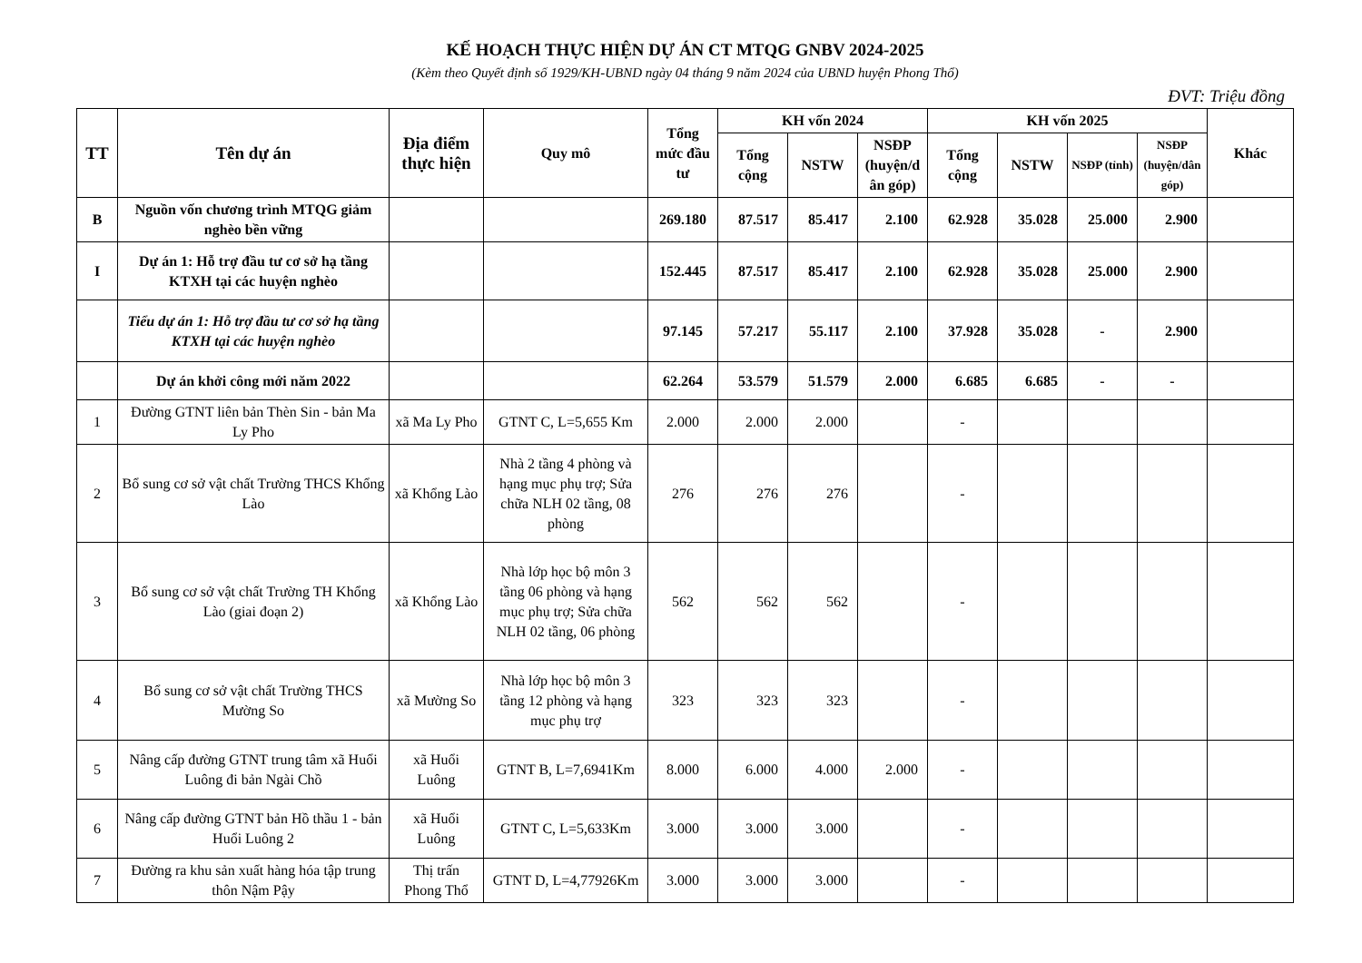KẾ HOẠCH THỰC HIỆN DỰ ÁN CT MTQG GNBV 2024-2025
(Kèm theo Quyết định số 1929/KH-UBND ngày 04 tháng 9 năm 2024 của UBND huyện Phong Thổ)
ĐVT: Triệu đồng
| TT | Tên dự án | Địa điểm thực hiện | Quy mô | Tổng mức đầu tư | KH vốn 2024 | | | KH vốn 2025 | | | | Khác |
| --- | --- | --- | --- | --- | --- | --- | --- | --- | --- | --- | --- | --- |
| | | | | | Tổng cộng | NSTW | NSĐP (huyện/d ân góp) | Tổng cộng | NSTW | NSĐP (tỉnh) | NSĐP (huyện/dân góp) | |
| B | Nguồn vốn chương trình MTQG giảm nghèo bền vững | | | 269.180 | 87.517 | 85.417 | 2.100 | 62.928 | 35.028 | 25.000 | 2.900 | |
| I | Dự án 1: Hỗ trợ đầu tư cơ sở hạ tầng KTXH tại các huyện nghèo | | | 152.445 | 87.517 | 85.417 | 2.100 | 62.928 | 35.028 | 25.000 | 2.900 | |
| | Tiểu dự án 1: Hỗ trợ đầu tư cơ sở hạ tầng KTXH tại các huyện nghèo | | | 97.145 | 57.217 | 55.117 | 2.100 | 37.928 | 35.028 | - | 2.900 | |
| | Dự án khởi công mới năm 2022 | | | 62.264 | 53.579 | 51.579 | 2.000 | 6.685 | 6.685 | - | - | |
| 1 | Đường GTNT liên bản Thèn Sin - bản Ma Ly Pho | xã Ma Ly Pho | GTNT C, L=5,655 Km | 2.000 | 2.000 | 2.000 | | - | | | | |
| 2 | Bổ sung cơ sở vật chất Trường THCS Khổng Lào | xã Khổng Lào | Nhà 2 tầng 4 phòng và hạng mục phụ trợ; Sửa chữa NLH 02 tầng, 08 phòng | 276 | 276 | 276 | | - | | | | |
| 3 | Bổ sung cơ sở vật chất Trường TH Khổng Lào (giai đoạn 2) | xã Khổng Lào | Nhà lớp học bộ môn 3 tầng 06 phòng và hạng mục phụ trợ; Sửa chữa NLH 02 tầng, 06 phòng | 562 | 562 | 562 | | - | | | | |
| 4 | Bổ sung cơ sở vật chất Trường THCS Mường So | xã Mường So | Nhà lớp học bộ môn 3 tầng 12 phòng và hạng mục phụ trợ | 323 | 323 | 323 | | - | | | | |
| 5 | Nâng cấp đường GTNT trung tâm xã Huổi Luông đi bản Ngài Chồ | xã Huổi Luông | GTNT B, L=7,6941Km | 8.000 | 6.000 | 4.000 | 2.000 | - | | | | |
| 6 | Nâng cấp đường GTNT bản Hồ thầu 1 - bản Huổi Luông 2 | xã Huổi Luông | GTNT C, L=5,633Km | 3.000 | 3.000 | 3.000 | | - | | | | |
| 7 | Đường ra khu sản xuất hàng hóa tập trung thôn Nậm Pậy | Thị trấn Phong Thổ | GTNT D, L=4,77926Km | 3.000 | 3.000 | 3.000 | | - | | | | |